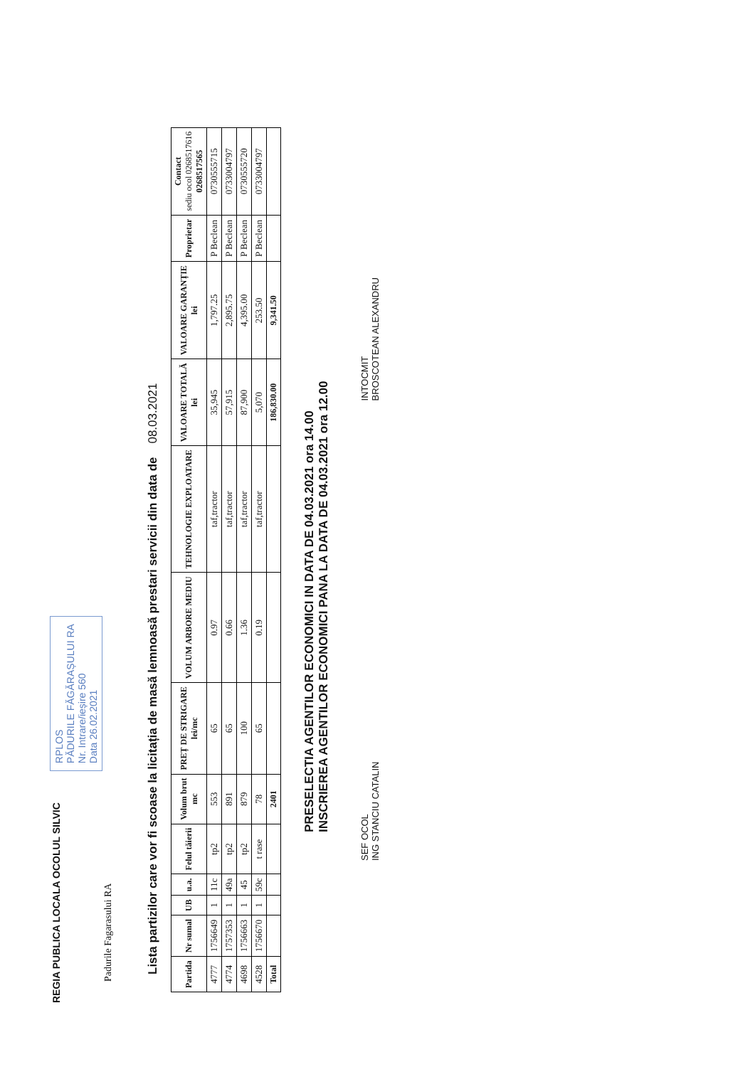REGIA PUBLICA LOCALA OCOLUL SILVIC RPLOS
PĂDURILE FĂGĂRAȘULUI RA
Nr. Intrare/ieșire 560
Data 26.02.2021
Padurile Fagarasului RA
Lista partizilor care vor fi scoase la licitația de masă lemnoasă prestari servicii din data de 08.03.2021
| Partida | Nr sumal | UB | u.a. | Felul tăierii | Volum brut mc | PREȚ DE STRIGARE lei/mc | VOLUM ARBORE MEDIU | TEHNOLOGIE EXPLOATARE | VALOARE TOTALĂ lei | VALOARE GARANȚIE lei | Proprietar | Contact sediu ocol 0268517616 0268517565 |
| --- | --- | --- | --- | --- | --- | --- | --- | --- | --- | --- | --- | --- |
| 4777 | 1756649 | 1 | 11c | tp2 | 553 | 65 | 0.97 | taf,tractor | 35,945 | 1,797.25 | P Beclean | 0730555715 |
| 4774 | 1757353 | 1 | 49a | tp2 | 891 | 65 | 0.66 | taf,tractor | 57,915 | 2,895.75 | P Beclean | 0733004797 |
| 4698 | 1756663 | 1 | 45 | tp2 | 879 | 100 | 1.36 | taf,tractor | 87,900 | 4,395.00 | P Beclean | 0730555720 |
| 4528 | 1756670 | 1 | 59c | t rase | 78 | 65 | 0.19 | taf,tractor | 5,070 | 253.50 | P Beclean | 0733004797 |
| Total | | | | | 2401 | | | | 186,830.00 | 9,341.50 | | |
PRESELECTIA AGENTILOR ECONOMICI IN DATA DE 04.03.2021 ora 14.00
INSCRIEREA AGENTILOR ECONOMICI PANA LA DATA DE 04.03.2021 ora 12.00
SEF OCOL
ING STANCIU CATALIN
INTOCMIT
BROSCOTEAN ALEXANDRU